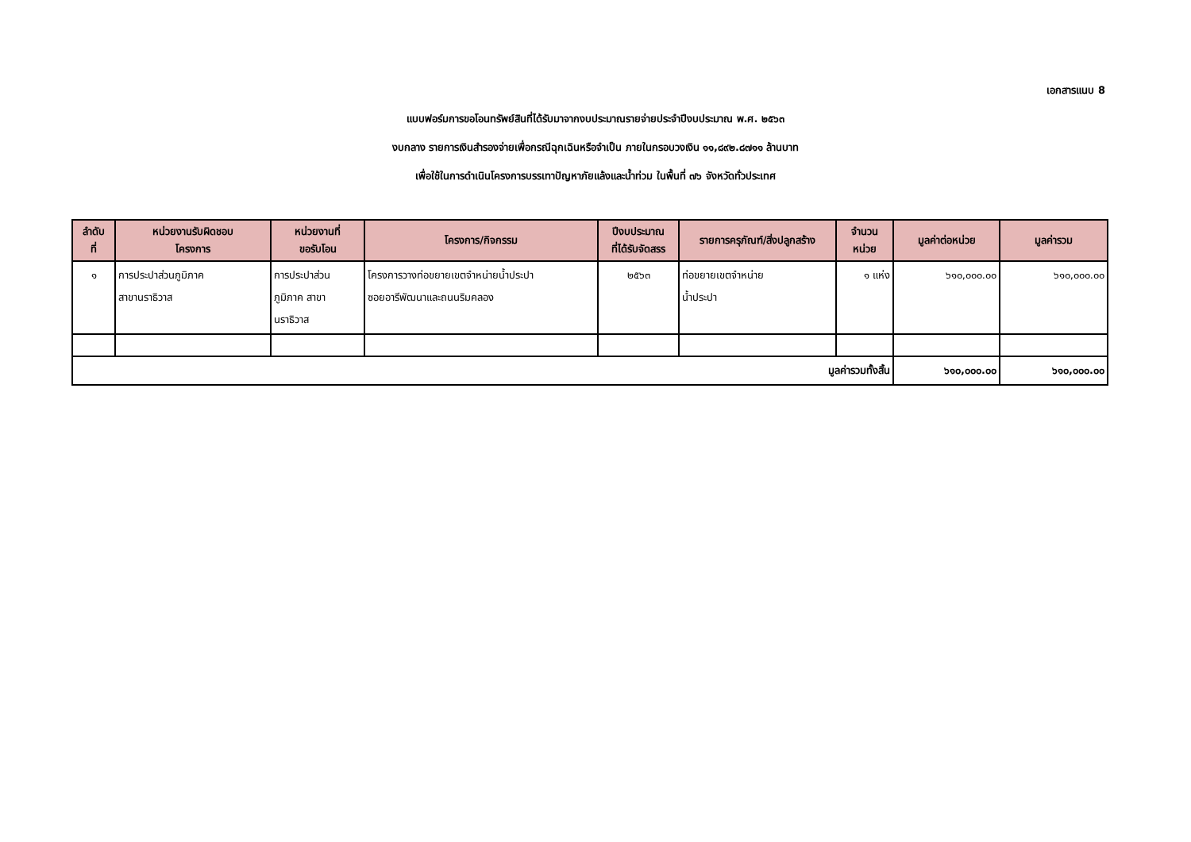เอกสารแนบ 8
แบบฟอร์มการขอโอนทรัพย์สินที่ได้รับมาจากงบประมาณรายจ่ายประจำปีงบประมาณ พ.ศ. ๒๕๖๓
งบกลาง รายการเงินสำรองจ่ายเพื่อกรณีฉุกเฉินหรือจำเป็น ภายในกรอบวงเงิน ๑๑,๘๙๒.๘๗๑๑ ล้านบาท
เพื่อใช้ในการดำเนินโครงการบรรเทาปัญหาภัยแล้งและน้ำท่วม ในพื้นที่ ๗๖ จังหวัดทั่วประเทศ
| ลำดับ ที่ | หน่วยงานรับผิดชอบ โครงการ | หน่วยงานที่ ขอรับโอน | โครงการ/กิจกรรม | ปีงบประมาณ ที่ได้รับจัดสรร | รายการครุภัณฑ์/สิ่งปลูกสร้าง | จำนวน หน่วย | มูลค่าต่อหน่วย | มูลค่ารวม |
| --- | --- | --- | --- | --- | --- | --- | --- | --- |
| ๑ | การประปาส่วนภูมิภาค สาขานราธิวาส | การประปาส่วน ภูมิภาค สาขา นราธิวาส | โครงการวางท่อขยายเขตจำหน่ายน้ำประปา ซอยอารีพัฒนาและถนนริมคลอง | ๒๕๖๓ | ท่อขยายเขตจำหน่าย น้ำประปา | ๑ แห่ง | ๖๑๐,๐๐๐.๐๐ | ๖๑๐,๐๐๐.๐๐ |
| มูลค่ารวมทั้งสิ้น | | | | | | | ๖๑๐,๐๐๐.๐๐ | ๖๑๐,๐๐๐.๐๐ |